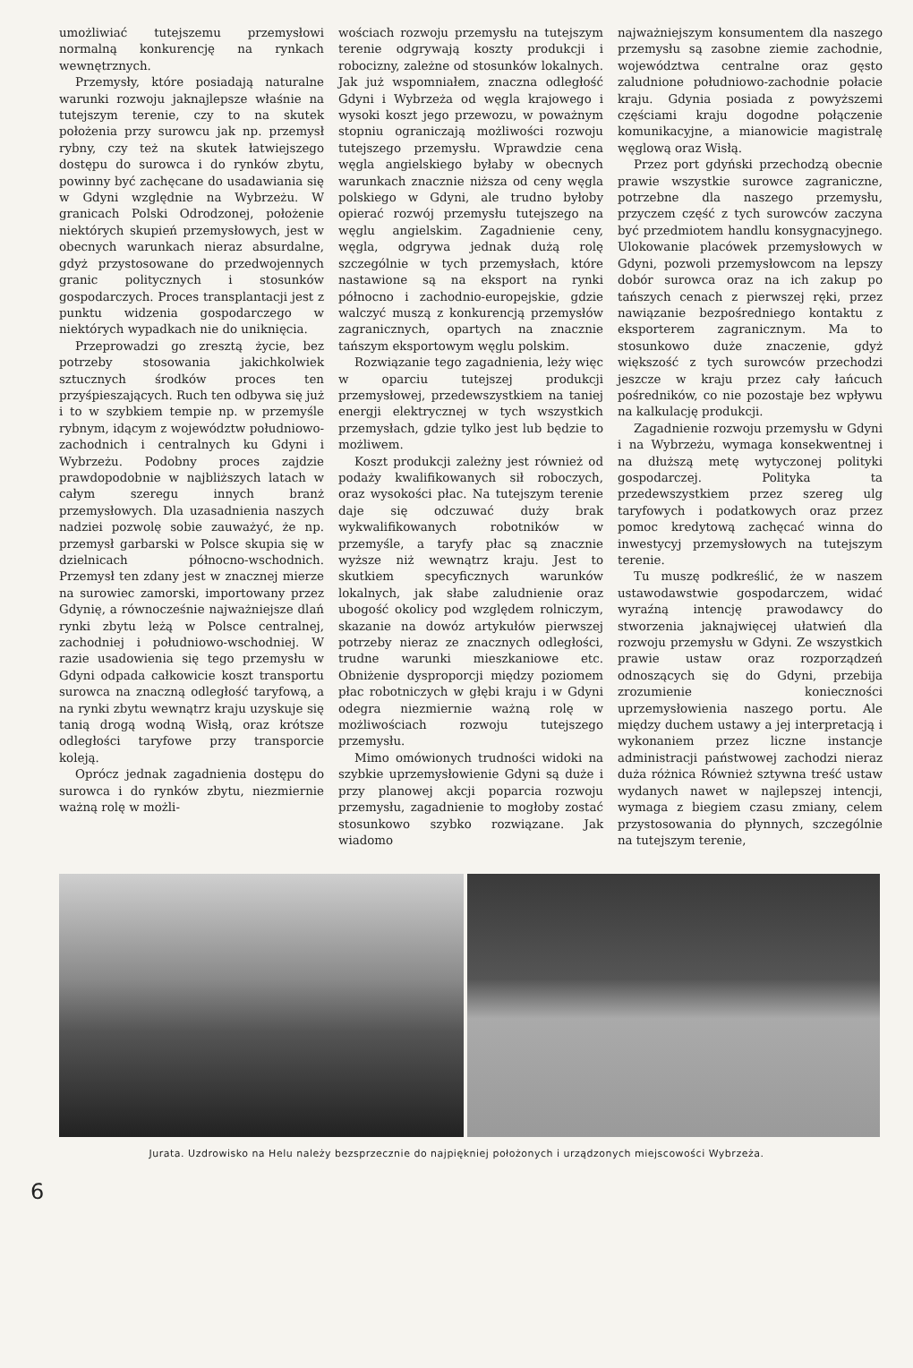umożliwiać tutejszemu przemysłowi normalną konkurencję na rynkach wewnętrznych.
Przemysły, które posiadają naturalne warunki rozwoju jaknajlepsze właśnie na tutejszym terenie, czy to na skutek położenia przy surowcu jak np. przemysł rybny, czy też na skutek łatwiejszego dostępu do surowca i do rynków zbytu, powinny być zachęcane do usadawiania się w Gdyni względnie na Wybrzeżu. W granicach Polski Odrodzonej, położenie niektórych skupień przemysłowych, jest w obecnych warunkach nieraz absurdalne, gdyż przystosowane do przedwojennych granic politycznych i stosunków gospodarczych. Proces transplantacji jest z punktu widzenia gospodarczego w niektórych wypadkach nie do uniknięcia.
Przeprowadzi go zresztą życie, bez potrzeby stosowania jakichkolwiek sztucznych środków proces ten przyśpieszających. Ruch ten odbywa się już i to w szybkiem tempie np. w przemyśle rybnym, idącym z województw południowo-zachodnich i centralnych ku Gdyni i Wybrzeżu. Podobny proces zajdzie prawdopodobnie w najbliższych latach w całym szeregu innych branż przemysłowych. Dla uzasadnienia naszych nadziei pozwolę sobie zauważyć, że np. przemysł garbarski w Polsce skupia się w dzielnicach północno-wschodnich. Przemysł ten zdany jest w znacznej mierze na surowiec zamorski, importowany przez Gdynię, a równocześnie najważniejsze dlań rynki zbytu leżą w Polsce centralnej, zachodniej i południowo-wschodniej. W razie usadowienia się tego przemysłu w Gdyni odpada całkowicie koszt transportu surowca na znaczną odległość taryfową, a na rynki zbytu wewnątrz kraju uzyskuje się tanią drogą wodną Wisłą, oraz krótsze odległości taryfowe przy transporcie koleją.
Oprócz jednak zagadnienia dostępu do surowca i do rynków zbytu, niezmiernie ważną rolę w możli-
wościach rozwoju przemysłu na tutejszym terenie odgrywają koszty produkcji i robocizny, zależne od stosunków lokalnych. Jak już wspomniałem, znaczna odległość Gdyni i Wybrzeża od węgla krajowego i wysoki koszt jego przewozu, w poważnym stopniu ograniczają możliwości rozwoju tutejszego przemysłu. Wprawdzie cena węgla angielskiego byłaby w obecnych warunkach znacznie niższa od ceny węgla polskiego w Gdyni, ale trudno byłoby opierać rozwój przemysłu tutejszego na węglu angielskim. Zagadnienie ceny, węgla, odgrywa jednak dużą rolę szczególnie w tych przemysłach, które nastawione są na eksport na rynki północno i zachodnio-europejskie, gdzie walczyć muszą z konkurencją przemysłów zagranicznych, opartych na znacznie tańszym eksportowym węglu polskim.
Rozwiązanie tego zagadnienia, leży więc w oparciu tutejszej produkcji przemysłowej, przedewszystkiem na taniej energji elektrycznej w tych wszystkich przemysłach, gdzie tylko jest lub będzie to możliwem.
Koszt produkcji zależny jest również od podaży kwalifikowanych sił roboczych, oraz wysokości płac. Na tutejszym terenie daje się odczuwać duży brak wykwalifikowanych robotników w przemyśle, a taryfy płac są znacznie wyższe niż wewnątrz kraju. Jest to skutkiem specyficznych warunków lokalnych, jak słabe zaludnienie oraz ubogość okolicy pod względem rolniczym, skazanie na dowóz artykułów pierwszej potrzeby nieraz ze znacznych odległości, trudne warunki mieszkaniowe etc. Obniżenie dysproporcji między poziomem płac robotniczych w głębi kraju i w Gdyni odegra niezmiernie ważną rolę w możliwościach rozwoju tutejszego przemysłu.
Mimo omówionych trudności widoki na szybkie uprzemysłowienie Gdyni są duże i przy planowej akcji poparcia rozwoju przemysłu, zagadnienie to mogłoby zostać stosunkowo szybko rozwiązane. Jak wiadomo
najważniejszym konsumentem dla naszego przemysłu są zasobne ziemie zachodnie, województwa centralne oraz gęsto zaludnione południowo-zachodnie połacie kraju. Gdynia posiada z powyższemi częściami kraju dogodne połączenie komunikacyjne, a mianowicie magistralę węglową oraz Wisłą.
Przez port gdyński przechodzą obecnie prawie wszystkie surowce zagraniczne, potrzebne dla naszego przemysłu, przyczem część z tych surowców zaczyna być przedmiotem handlu konsygnacyjnego. Ulokowanie placówek przemysłowych w Gdyni, pozwoli przemysłowcom na lepszy dobór surowca oraz na ich zakup po tańszych cenach z pierwszej ręki, przez nawiązanie bezpośredniego kontaktu z eksporterem zagranicznym. Ma to stosunkowo duże znaczenie, gdyż większość z tych surowców przechodzi jeszcze w kraju przez cały łańcuch pośredników, co nie pozostaje bez wpływu na kalkulację produkcji.
Zagadnienie rozwoju przemysłu w Gdyni i na Wybrzeżu, wymaga konsekwentnej i na dłuższą metę wytyczonej polityki gospodarczej. Polityka ta przedewszystkiem przez szereg ulg taryfowych i podatkowych oraz przez pomoc kredytową zachęcać winna do inwestycyj przemysłowych na tutejszym terenie.
Tu muszę podkreślić, że w naszem ustawodawstwie gospodarczem, widać wyraźną intencję prawodawcy do stworzenia jaknajwięcej ułatwień dla rozwoju przemysłu w Gdyni. Ze wszystkich prawie ustaw oraz rozporządzeń odnoszących się do Gdyni, przebija zrozumienie konieczności uprzemysłowienia naszego portu. Ale między duchem ustawy a jej interpretacją i wykonaniem przez liczne instancje administracji państwowej zachodzi nieraz duża różnica Również sztywna treść ustaw wydanych nawet w najlepszej intencji, wymaga z biegiem czasu zmiany, celem przystosowania do płynnych, szczególnie na tutejszym terenie,
Jurata. Uzdrowisko na Helu należy bezsprzecznie do najpiękniej położonych i urządzonych miejscowości Wybrzeża.
6